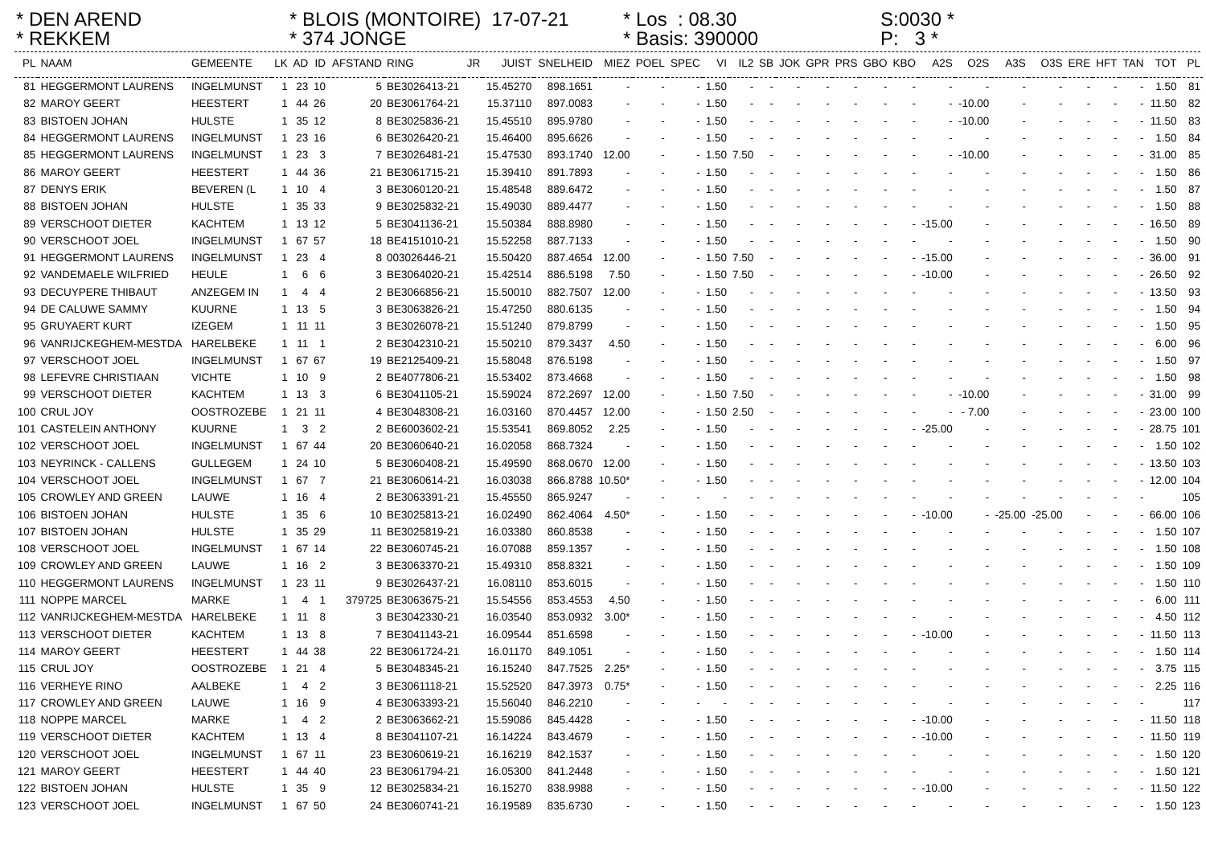* DEN AREND * REKKEM
* BLOIS (MONTOIRE) 17-07-21 * 374 JONGE
* Los : 08.30 * Basis: 390000
S:0030 * P: 3 *
| PL | NAAM | GEMEENTE | LK | AD | ID | AFSTAND | RING | JR | JUIST | SNELHEID | MIEZ | POEL | SPEC | VI | IL2 | SB | JOK | GPR | PRS | GBO | KBO | A2S | O2S | A3S | O3S | ERE | HFT | TAN | TOT | PL |
| --- | --- | --- | --- | --- | --- | --- | --- | --- | --- | --- | --- | --- | --- | --- | --- | --- | --- | --- | --- | --- | --- | --- | --- | --- | --- | --- | --- | --- | --- | --- |
| 81 | HEGGERMONT LAURENS | INGELMUNST | 1 | 23 | 10 | 5 | BE3026413-21 | | 15.45270 | 898.1651 | - | - | - | 1.50 | - | - | - | - | - | - | - | - | - | - | - | - | - | - | 1.50 | 81 |
| 82 | MAROY GEERT | HEESTERT | 1 | 44 | 26 | 20 | BE3061764-21 | | 15.37110 | 897.0083 | - | - | - | 1.50 | - | - | - | - | - | - | - | - | -10.00 | - | - | - | - | - | 11.50 | 82 |
| 83 | BISTOEN JOHAN | HULSTE | 1 | 35 | 12 | 8 | BE3025836-21 | | 15.45510 | 895.9780 | - | - | - | 1.50 | - | - | - | - | - | - | - | - | -10.00 | - | - | - | - | - | 11.50 | 83 |
| 84 | HEGGERMONT LAURENS | INGELMUNST | 1 | 23 | 16 | 6 | BE3026420-21 | | 15.46400 | 895.6626 | - | - | - | 1.50 | - | - | - | - | - | - | - | - | - | - | - | - | - | - | 1.50 | 84 |
| 85 | HEGGERMONT LAURENS | INGELMUNST | 1 | 23 | 3 | 7 | BE3026481-21 | | 15.47530 | 893.1740 | 12.00 | - | - | 1.50 | 7.50 | - | - | - | - | - | - | - | -10.00 | - | - | - | - | - | 31.00 | 85 |
| 86 | MAROY GEERT | HEESTERT | 1 | 44 | 36 | 21 | BE3061715-21 | | 15.39410 | 891.7893 | - | - | - | 1.50 | - | - | - | - | - | - | - | - | - | - | - | - | - | - | 1.50 | 86 |
| 87 | DENYS ERIK | BEVEREN (L | 1 | 10 | 4 | 3 | BE3060120-21 | | 15.48548 | 889.6472 | - | - | - | 1.50 | - | - | - | - | - | - | - | - | - | - | - | - | - | - | 1.50 | 87 |
| 88 | BISTOEN JOHAN | HULSTE | 1 | 35 | 33 | 9 | BE3025832-21 | | 15.49030 | 889.4477 | - | - | - | 1.50 | - | - | - | - | - | - | - | - | - | - | - | - | - | - | 1.50 | 88 |
| 89 | VERSCHOOT DIETER | KACHTEM | 1 | 13 | 12 | 5 | BE3041136-21 | | 15.50384 | 888.8980 | - | - | - | 1.50 | - | - | - | - | - | - | - | -15.00 | - | - | - | - | - | - | 16.50 | 89 |
| 90 | VERSCHOOT JOEL | INGELMUNST | 1 | 67 | 57 | 18 | BE4151010-21 | | 15.52258 | 887.7133 | - | - | - | 1.50 | - | - | - | - | - | - | - | - | - | - | - | - | - | - | 1.50 | 90 |
| 91 | HEGGERMONT LAURENS | INGELMUNST | 1 | 23 | 4 | 8 | 003026446-21 | | 15.50420 | 887.4654 | 12.00 | - | - | 1.50 | 7.50 | - | - | - | - | - | - | -15.00 | - | - | - | - | - | - | 36.00 | 91 |
| 92 | VANDEMAELE WILFRIED | HEULE | 1 | 6 | 6 | 3 | BE3064020-21 | | 15.42514 | 886.5198 | 7.50 | - | - | 1.50 | 7.50 | - | - | - | - | - | - | -10.00 | - | - | - | - | - | - | 26.50 | 92 |
| 93 | DECUYPERE THIBAUT | ANZEGEM IN | 1 | 4 | 4 | 2 | BE3066856-21 | | 15.50010 | 882.7507 | 12.00 | - | - | 1.50 | - | - | - | - | - | - | - | - | - | - | - | - | - | - | 13.50 | 93 |
| 94 | DE CALUWE SAMMY | KUURNE | 1 | 13 | 5 | 3 | BE3063826-21 | | 15.47250 | 880.6135 | - | - | - | 1.50 | - | - | - | - | - | - | - | - | - | - | - | - | - | - | 1.50 | 94 |
| 95 | GRUYAERT KURT | IZEGEM | 1 | 11 | 11 | 3 | BE3026078-21 | | 15.51240 | 879.8799 | - | - | - | 1.50 | - | - | - | - | - | - | - | - | - | - | - | - | - | - | 1.50 | 95 |
| 96 | VANRIJCKEGHEM-MESTDA | HARELBEKE | 1 | 11 | 1 | 2 | BE3042310-21 | | 15.50210 | 879.3437 | 4.50 | - | - | 1.50 | - | - | - | - | - | - | - | - | - | - | - | - | - | - | 6.00 | 96 |
| 97 | VERSCHOOT JOEL | INGELMUNST | 1 | 67 | 67 | 19 | BE2125409-21 | | 15.58048 | 876.5198 | - | - | - | 1.50 | - | - | - | - | - | - | - | - | - | - | - | - | - | - | 1.50 | 97 |
| 98 | LEFEVRE CHRISTIAAN | VICHTE | 1 | 10 | 9 | 2 | BE4077806-21 | | 15.53402 | 873.4668 | - | - | - | 1.50 | - | - | - | - | - | - | - | - | - | - | - | - | - | - | 1.50 | 98 |
| 99 | VERSCHOOT DIETER | KACHTEM | 1 | 13 | 3 | 6 | BE3041105-21 | | 15.59024 | 872.2697 | 12.00 | - | - | 1.50 | 7.50 | - | - | - | - | - | - | - | -10.00 | - | - | - | - | - | 31.00 | 99 |
| 100 | CRUL JOY | OOSTROZEBE | 1 | 21 | 11 | 4 | BE3048308-21 | | 16.03160 | 870.4457 | 12.00 | - | - | 1.50 | 2.50 | - | - | - | - | - | - | - | - 7.00 | - | - | - | - | - | 23.00 | 100 |
| 101 | CASTELEIN ANTHONY | KUURNE | 1 | 3 | 2 | 2 | BE6003602-21 | | 15.53541 | 869.8052 | 2.25 | - | - | 1.50 | - | - | - | - | - | - | - | -25.00 | - | - | - | - | - | - | 28.75 | 101 |
| 102 | VERSCHOOT JOEL | INGELMUNST | 1 | 67 | 44 | 20 | BE3060640-21 | | 16.02058 | 868.7324 | - | - | - | 1.50 | - | - | - | - | - | - | - | - | - | - | - | - | - | - | 1.50 | 102 |
| 103 | NEYRINCK - CALLENS | GULLEGEM | 1 | 24 | 10 | 5 | BE3060408-21 | | 15.49590 | 868.0670 | 12.00 | - | - | 1.50 | - | - | - | - | - | - | - | - | - | - | - | - | - | - | 13.50 | 103 |
| 104 | VERSCHOOT JOEL | INGELMUNST | 1 | 67 | 7 | 21 | BE3060614-21 | | 16.03038 | 866.8788 | 10.50* | - | - | 1.50 | - | - | - | - | - | - | - | - | - | - | - | - | - | - | 12.00 | 104 |
| 105 | CROWLEY AND GREEN | LAUWE | 1 | 16 | 4 | 2 | BE3063391-21 | | 15.45550 | 865.9247 | - | - | - | - | - | - | - | - | - | - | - | - | - | - | - | - | - | - | | 105 |
| 106 | BISTOEN JOHAN | HULSTE | 1 | 35 | 6 | 10 | BE3025813-21 | | 16.02490 | 862.4064 | 4.50* | - | - | 1.50 | - | - | - | - | - | - | - | -10.00 | - | -25.00 | -25.00 | - | - | - | 66.00 | 106 |
| 107 | BISTOEN JOHAN | HULSTE | 1 | 35 | 29 | 11 | BE3025819-21 | | 16.03380 | 860.8538 | - | - | - | 1.50 | - | - | - | - | - | - | - | - | - | - | - | - | - | - | 1.50 | 107 |
| 108 | VERSCHOOT JOEL | INGELMUNST | 1 | 67 | 14 | 22 | BE3060745-21 | | 16.07088 | 859.1357 | - | - | - | 1.50 | - | - | - | - | - | - | - | - | - | - | - | - | - | - | 1.50 | 108 |
| 109 | CROWLEY AND GREEN | LAUWE | 1 | 16 | 2 | 3 | BE3063370-21 | | 15.49310 | 858.8321 | - | - | - | 1.50 | - | - | - | - | - | - | - | - | - | - | - | - | - | - | 1.50 | 109 |
| 110 | HEGGERMONT LAURENS | INGELMUNST | 1 | 23 | 11 | 9 | BE3026437-21 | | 16.08110 | 853.6015 | - | - | - | 1.50 | - | - | - | - | - | - | - | - | - | - | - | - | - | - | 1.50 | 110 |
| 111 | NOPPE MARCEL | MARKE | 1 | 4 | 1 | 379725 | BE3063675-21 | | 15.54556 | 853.4553 | 4.50 | - | - | 1.50 | - | - | - | - | - | - | - | - | - | - | - | - | - | - | 6.00 | 111 |
| 112 | VANRIJCKEGHEM-MESTDA | HARELBEKE | 1 | 11 | 8 | 3 | BE3042330-21 | | 16.03540 | 853.0932 | 3.00* | - | - | 1.50 | - | - | - | - | - | - | - | - | - | - | - | - | - | - | 4.50 | 112 |
| 113 | VERSCHOOT DIETER | KACHTEM | 1 | 13 | 8 | 7 | BE3041143-21 | | 16.09544 | 851.6598 | - | - | - | 1.50 | - | - | - | - | - | - | - | -10.00 | - | - | - | - | - | - | 11.50 | 113 |
| 114 | MAROY GEERT | HEESTERT | 1 | 44 | 38 | 22 | BE3061724-21 | | 16.01170 | 849.1051 | - | - | - | 1.50 | - | - | - | - | - | - | - | - | - | - | - | - | - | - | 1.50 | 114 |
| 115 | CRUL JOY | OOSTROZEBE | 1 | 21 | 4 | 5 | BE3048345-21 | | 16.15240 | 847.7525 | 2.25* | - | - | 1.50 | - | - | - | - | - | - | - | - | - | - | - | - | - | - | 3.75 | 115 |
| 116 | VERHEYE RINO | AALBEKE | 1 | 4 | 2 | 3 | BE3061118-21 | | 15.52520 | 847.3973 | 0.75* | - | - | 1.50 | - | - | - | - | - | - | - | - | - | - | - | - | - | - | 2.25 | 116 |
| 117 | CROWLEY AND GREEN | LAUWE | 1 | 16 | 9 | 4 | BE3063393-21 | | 15.56040 | 846.2210 | - | - | - | - | - | - | - | - | - | - | - | - | - | - | - | - | - | - | | 117 |
| 118 | NOPPE MARCEL | MARKE | 1 | 4 | 2 | 2 | BE3063662-21 | | 15.59086 | 845.4428 | - | - | - | 1.50 | - | - | - | - | - | - | - | -10.00 | - | - | - | - | - | - | 11.50 | 118 |
| 119 | VERSCHOOT DIETER | KACHTEM | 1 | 13 | 4 | 8 | BE3041107-21 | | 16.14224 | 843.4679 | - | - | - | 1.50 | - | - | - | - | - | - | - | -10.00 | - | - | - | - | - | - | 11.50 | 119 |
| 120 | VERSCHOOT JOEL | INGELMUNST | 1 | 67 | 11 | 23 | BE3060619-21 | | 16.16219 | 842.1537 | - | - | - | 1.50 | - | - | - | - | - | - | - | - | - | - | - | - | - | - | 1.50 | 120 |
| 121 | MAROY GEERT | HEESTERT | 1 | 44 | 40 | 23 | BE3061794-21 | | 16.05300 | 841.2448 | - | - | - | 1.50 | - | - | - | - | - | - | - | - | - | - | - | - | - | - | 1.50 | 121 |
| 122 | BISTOEN JOHAN | HULSTE | 1 | 35 | 9 | 12 | BE3025834-21 | | 16.15270 | 838.9988 | - | - | - | 1.50 | - | - | - | - | - | - | - | -10.00 | - | - | - | - | - | - | 11.50 | 122 |
| 123 | VERSCHOOT JOEL | INGELMUNST | 1 | 67 | 50 | 24 | BE3060741-21 | | 16.19589 | 835.6730 | - | - | - | 1.50 | - | - | - | - | - | - | - | - | - | - | - | - | - | - | 1.50 | 123 |